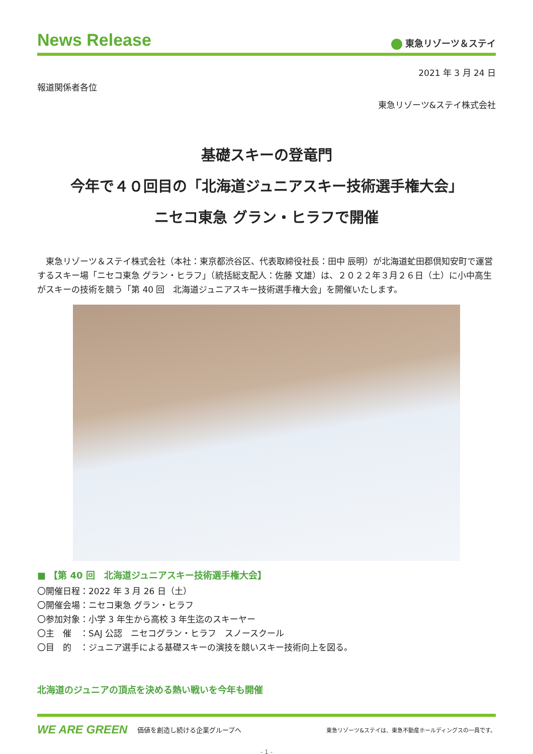News Release
東急リゾーツ＆ステイ
2021 年 3 月 24 日
報道関係者各位
東急リゾーツ&ステイ株式会社
基礎スキーの登竜門
今年で４０回目の「北海道ジュニアスキー技術選手権大会」
ニセコ東急 グラン・ヒラフで開催
東急リゾーツ＆ステイ株式会社（本社：東京都渋谷区、代表取締役社長：田中 辰明）が北海道虻田郡倶知安町で運営するスキー場「ニセコ東急 グラン・ヒラフ」（統括総支配人：佐藤 文雄）は、２０２２年３月２６日（土）に小中高生がスキーの技術を競う「第 40 回　北海道ジュニアスキー技術選手権大会」を開催いたします。
■ 【第 40 回　北海道ジュニアスキー技術選手権大会】
〇開催日程：2022 年 3 月 26 日（土）
〇開催会場：ニセコ東急 グラン・ヒラフ
〇参加対象：小学 3 年生から高校 3 年生迄のスキーヤー
〇主　催　：SAJ 公認　ニセコグラン・ヒラフ　スノースクール
〇目　的　：ジュニア選手による基礎スキーの演技を競いスキー技術向上を図る。
北海道のジュニアの頂点を決める熱い戦いを今年も開催
WE ARE GREEN 価値を創造し続ける企業グループへ 東急リゾーツ&ステイは、東急不動産ホールディングスの一員です。
- 1 -